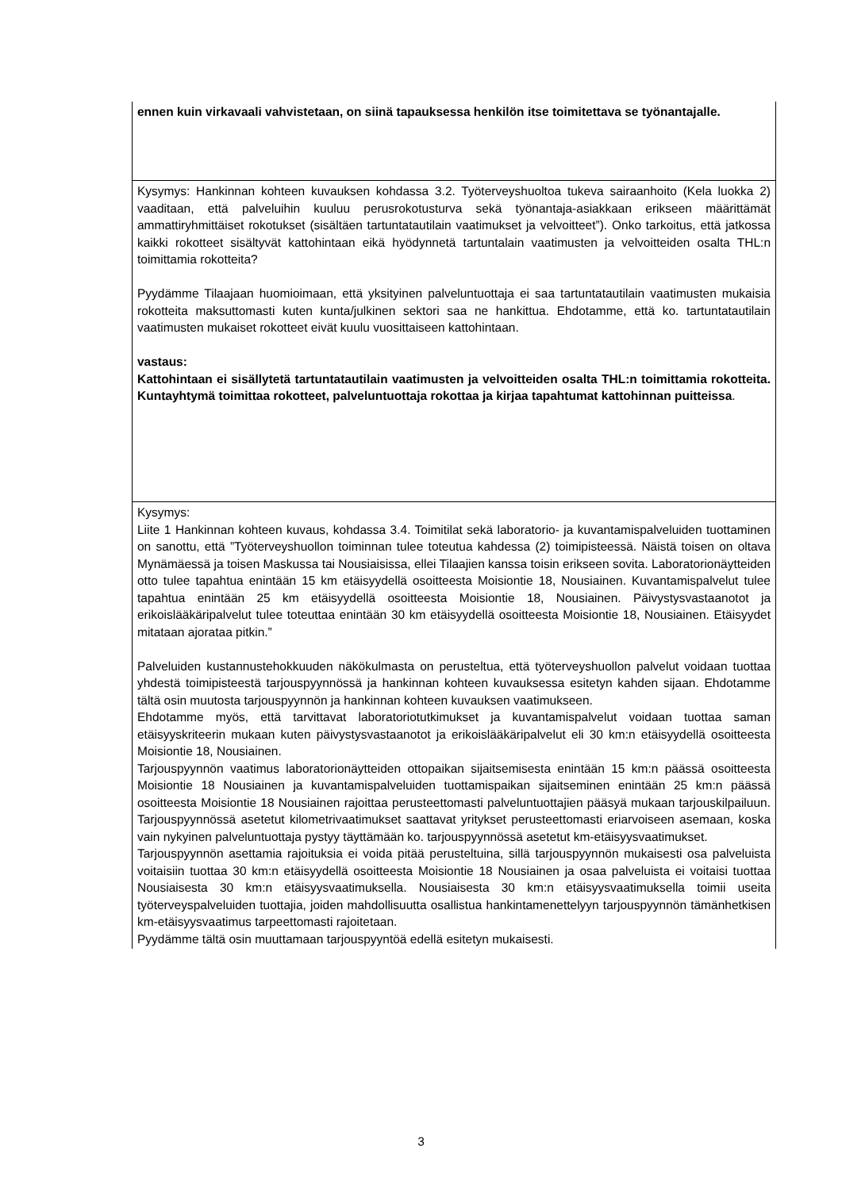| ennen kuin virkavaali vahvistetaan, on siinä tapauksessa henkilön itse toimitettava se työnantajalle. |
| Kysymys: Hankinnan kohteen kuvauksen kohdassa 3.2. Työterveyshuoltoa tukeva sairaanhoito (Kela luokka 2) vaaditaan, että palveluihin kuuluu perusrokotusturva sekä työnantaja-asiakkaan erikseen määrittämät ammattiryhmittäiset rokotukset (sisältäen tartuntatautilain vaatimukset ja velvoitteet”). Onko tarkoitus, että jatkossa kaikki rokotteet sisältyvät kattohintaan eikä hyödynnetä tartuntalain vaatimusten ja velvoitteiden osalta THL:n toimittamia rokotteita? Pyydämme Tilaajaan huomioimaan, että yksityinen palveluntuottaja ei saa tartuntatautilain vaatimusten mukaisia rokotteita maksuttomasti kuten kunta/julkinen sektori saa ne hankittua. Ehdotamme, että ko. tartuntatautilain vaatimusten mukaiset rokotteet eivät kuulu vuosittaiseen kattohintaan. vastaus: Kattohintaan ei sisällytetä tartuntatautilain vaatimusten ja velvoitteiden osalta THL:n toimittamia rokotteita. Kuntayhtymä toimittaa rokotteet, palveluntuottaja rokottaa ja kirjaa tapahtumat kattohinnan puitteissa . |
| Kysymys: Liite 1 Hankinnan kohteen kuvaus, kohdassa 3.4. Toimitilat sekä laboratorio- ja kuvantamispalveluiden tuottaminen on sanottu, että ”Työterveyshuollon toiminnan tulee toteutua kahdessa (2) toimipisteessä. Näistä toisen on oltava Mynämäessä ja toisen Maskussa tai Nousiaisissa, ellei Tilaajien kanssa toisin erikseen sovita. Laboratorionäytteiden otto tulee tapahtua enintään 15 km etäisyydellä osoitteesta Moisiontie 18, Nousiainen. Kuvantamispalvelut tulee tapahtua enintään 25 km etäisyydellä osoitteesta Moisiontie 18, Nousiainen. Päivystysvastaanotot ja erikoislääkäripalvelut tulee toteuttaa enintään 30 km etäisyydellä osoitteesta Moisiontie 18, Nousiainen. Etäisyydet mitataan ajorataa pitkin.” Palveluiden kustannustehokkuuden näkökulmasta on perusteltua, että työterveyshuollon palvelut voidaan tuottaa yhdestä toimipisteestä tarjouspyynnössä ja hankinnan kohteen kuvauksessa esitetyn kahden sijaan. Ehdotamme tältä osin muutosta tarjouspyynnön ja hankinnan kohteen kuvauksen vaatimukseen. Ehdotamme myös, että tarvittavat laboratoriotutkimukset ja kuvantamispalvelut voidaan tuottaa saman etäisyyskriteerin mukaan kuten päivystysvastaanotot ja erikoislääkäripalvelut eli 30 km:n etäisyydellä osoitteesta Moisiontie 18, Nousiainen. Tarjouspyynnön vaatimus laboratorionäytteiden ottopaikan sijaitsemisesta enintään 15 km:n päässä osoitteesta Moisiontie 18 Nousiainen ja kuvantamispalveluiden tuottamispaikan sijaitseminen enintään 25 km:n päässä osoitteesta Moisiontie 18 Nousiainen rajoittaa perusteettomasti palveluntuottajien pääsyä mukaan tarjouskilpailuun. Tarjouspyynnössä asetetut kilometrivaatimukset saattavat yritykset perusteettomasti eriarvoiseen asemaan, koska vain nykyinen palveluntuottaja pystyy täyttämään ko. tarjouspyynnössä asetetut km-etäisyysvaatimukset. Tarjouspyynnön asettamia rajoituksia ei voida pitää perusteltuina, sillä tarjouspyynnön mukaisesti osa palveluista voitaisiin tuottaa 30 km:n etäisyydellä osoitteesta Moisiontie 18 Nousiainen ja osaa palveluista ei voitaisi tuottaa Nousiaisesta 30 km:n etäisyysvaatimuksella. Nousiaisesta 30 km:n etäisyysvaatimuksella toimii useita työterveyspalveluiden tuottajia, joiden mahdollisuutta osallistua hankintamenettelyyn tarjouspyynnön tämänhetkisen km-etäisyysvaatimus tarpeettomasti rajoitetaan. Pyydämme tältä osin muuttamaan tarjouspyyntöä edellä esitetyn mukaisesti. |
3